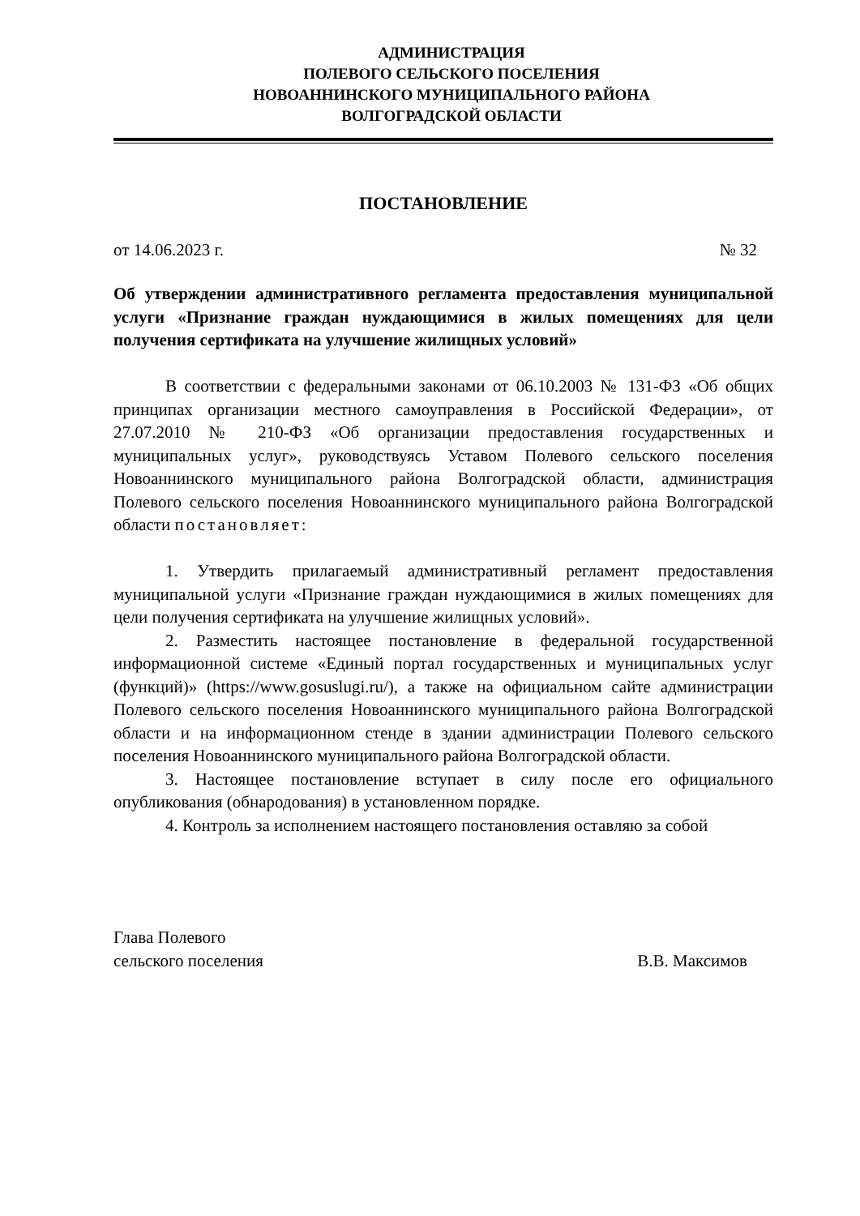АДМИНИСТРАЦИЯ
ПОЛЕВОГО СЕЛЬСКОГО ПОСЕЛЕНИЯ
НОВОАННИНСКОГО МУНИЦИПАЛЬНОГО РАЙОНА
ВОЛГОГРАДСКОЙ ОБЛАСТИ
ПОСТАНОВЛЕНИЕ
от 14.06.2023 г. № 32
Об утверждении административного регламента предоставления муниципальной услуги «Признание граждан нуждающимися в жилых помещениях для цели получения сертификата на улучшение жилищных условий»
В соответствии с федеральными законами от 06.10.2003 № 131-ФЗ «Об общих принципах организации местного самоуправления в Российской Федерации», от 27.07.2010 № 210-ФЗ «Об организации предоставления государственных и муниципальных услуг», руководствуясь Уставом Полевого сельского поселения Новоаннинского муниципального района Волгоградской области, администрация Полевого сельского поселения Новоаннинского муниципального района Волгоградской области постановляет:
1. Утвердить прилагаемый административный регламент предоставления муниципальной услуги «Признание граждан нуждающимися в жилых помещениях для цели получения сертификата на улучшение жилищных условий».
2. Разместить настоящее постановление в федеральной государственной информационной системе «Единый портал государственных и муниципальных услуг (функций)» (https://www.gosuslugi.ru/), а также на официальном сайте администрации Полевого сельского поселения Новоаннинского муниципального района Волгоградской области и на информационном стенде в здании администрации Полевого сельского поселения Новоаннинского муниципального района Волгоградской области.
3. Настоящее постановление вступает в силу после его официального опубликования (обнародования) в установленном порядке.
4. Контроль за исполнением настоящего постановления оставляю за собой
Глава Полевого
сельского поселения В.В. Максимов